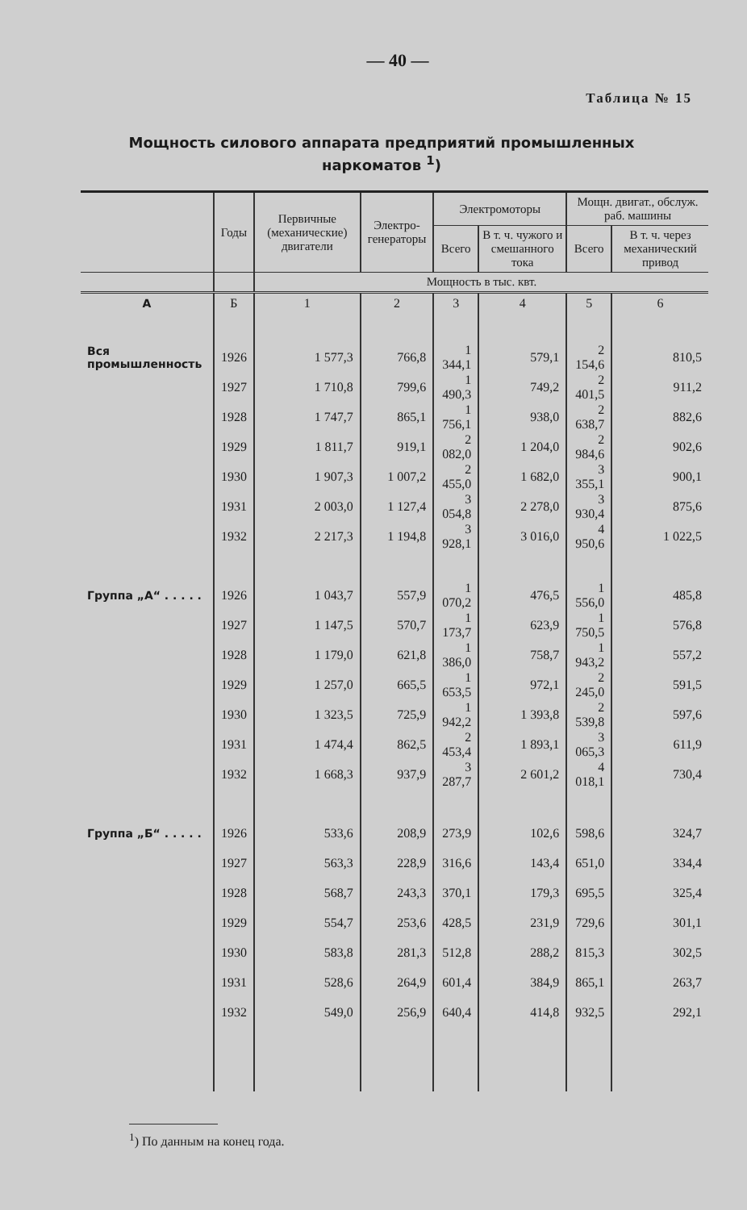— 40 —
Таблица № 15
Мощность силового аппарата предприятий промышленных наркоматов <sup>1</sup>)
| | Годы | Первичные (механические) двигатели | Электро-генераторы | Электромоторы | | Мощн. двигат., обслуж. раб. машины | |
| --- | --- | --- | --- | --- | --- | --- | --- |
| | | | | Всего | В т. ч. чужого и смешанного тока | Всего | В т. ч. через механический привод |
| | | Мощность в тыс. квт. | | | | | |
| А | Б | 1 | 2 | 3 | 4 | 5 | 6 |
| Вся промышленность | 1926 | 1 577,3 | 766,8 | 1 344,1 | 579,1 | 2 154,6 | 810,5 |
| | 1927 | 1 710,8 | 799,6 | 1 490,3 | 749,2 | 2 401,5 | 911,2 |
| | 1928 | 1 747,7 | 865,1 | 1 756,1 | 938,0 | 2 638,7 | 882,6 |
| | 1929 | 1 811,7 | 919,1 | 2 082,0 | 1 204,0 | 2 984,6 | 902,6 |
| | 1930 | 1 907,3 | 1 007,2 | 2 455,0 | 1 682,0 | 3 355,1 | 900,1 |
| | 1931 | 2 003,0 | 1 127,4 | 3 054,8 | 2 278,0 | 3 930,4 | 875,6 |
| | 1932 | 2 217,3 | 1 194,8 | 3 928,1 | 3 016,0 | 4 950,6 | 1 022,5 |
| Группа „А“ . . . . . | 1926 | 1 043,7 | 557,9 | 1 070,2 | 476,5 | 1 556,0 | 485,8 |
| | 1927 | 1 147,5 | 570,7 | 1 173,7 | 623,9 | 1 750,5 | 576,8 |
| | 1928 | 1 179,0 | 621,8 | 1 386,0 | 758,7 | 1 943,2 | 557,2 |
| | 1929 | 1 257,0 | 665,5 | 1 653,5 | 972,1 | 2 245,0 | 591,5 |
| | 1930 | 1 323,5 | 725,9 | 1 942,2 | 1 393,8 | 2 539,8 | 597,6 |
| | 1931 | 1 474,4 | 862,5 | 2 453,4 | 1 893,1 | 3 065,3 | 611,9 |
| | 1932 | 1 668,3 | 937,9 | 3 287,7 | 2 601,2 | 4 018,1 | 730,4 |
| Группа „Б“ . . . . . | 1926 | 533,6 | 208,9 | 273,9 | 102,6 | 598,6 | 324,7 |
| | 1927 | 563,3 | 228,9 | 316,6 | 143,4 | 651,0 | 334,4 |
| | 1928 | 568,7 | 243,3 | 370,1 | 179,3 | 695,5 | 325,4 |
| | 1929 | 554,7 | 253,6 | 428,5 | 231,9 | 729,6 | 301,1 |
| | 1930 | 583,8 | 281,3 | 512,8 | 288,2 | 815,3 | 302,5 |
| | 1931 | 528,6 | 264,9 | 601,4 | 384,9 | 865,1 | 263,7 |
| | 1932 | 549,0 | 256,9 | 640,4 | 414,8 | 932,5 | 292,1 |
<sup>1</sup>) По данным на конец года.